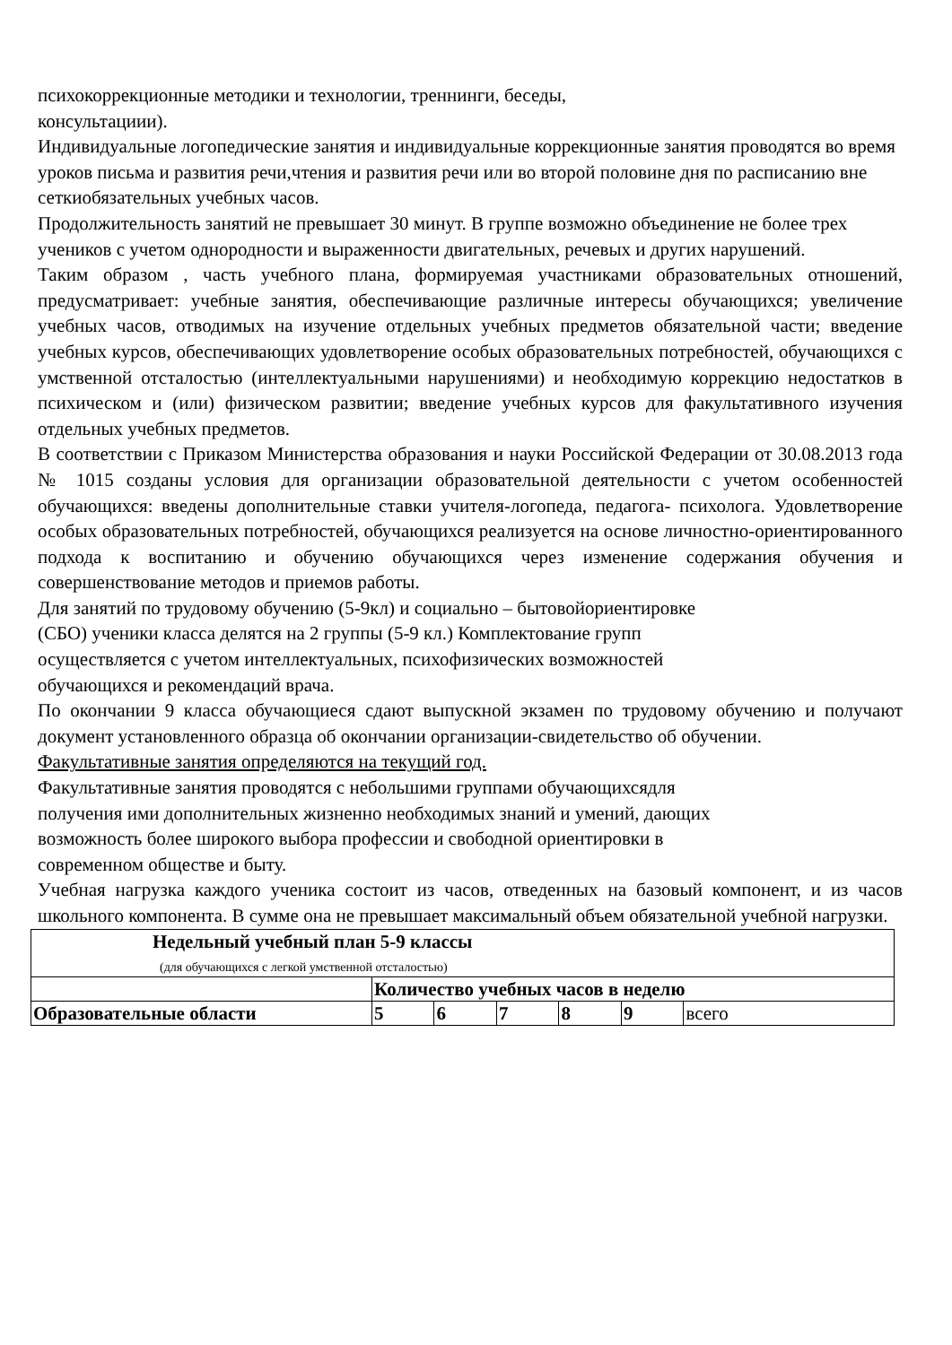психокоррекционные методики и технологии, треннинги, беседы,
консультациии).
Индивидуальные логопедические занятия и индивидуальные коррекционные занятия проводятся во время уроков письма и развития речи,чтения и развития речи или во второй половине дня по расписанию вне сеткиобязательных учебных часов.
Продолжительность занятий не превышает 30 минут. В группе возможно объединение не более трех учеников с учетом однородности и выраженности двигательных, речевых и других нарушений.
Таким образом , часть учебного плана, формируемая участниками образовательных отношений, предусматривает: учебные занятия, обеспечивающие различные интересы обучающихся; увеличение учебных часов, отводимых на изучение отдельных учебных предметов обязательной части; введение учебных курсов, обеспечивающих удовлетворение особых образовательных потребностей, обучающихся с умственной отсталостью (интеллектуальными нарушениями) и необходимую коррекцию недостатков в психическом и (или) физическом развитии; введение учебных курсов для факультативного изучения отдельных учебных предметов.
В соответствии с Приказом Министерства образования и науки Российской Федерации от 30.08.2013 года № 1015 созданы условия для организации образовательной деятельности с учетом особенностей обучающихся: введены дополнительные ставки учителя-логопеда, педагога- психолога. Удовлетворение особых образовательных потребностей, обучающихся реализуется на основе личностно-ориентированного подхода к воспитанию и обучению обучающихся через изменение содержания обучения и совершенствование методов и приемов работы.
Для занятий по трудовому обучению (5-9кл) и социально – бытовойориентировке
(СБО) ученики класса делятся на 2 группы (5-9 кл.) Комплектование групп
осуществляется с учетом интеллектуальных, психофизических возможностей
обучающихся и рекомендаций врача.
По окончании 9 класса обучающиеся сдают выпускной экзамен по трудовому обучению и получают документ установленного образца об окончании организации-свидетельство об обучении.
Факультативные занятия определяются на текущий год.
Факультативные занятия проводятся с небольшими группами обучающихсядля
получения ими дополнительных жизненно необходимых знаний и умений, дающих
возможность более широкого выбора профессии и свободной ориентировки в
современном обществе и быту.
Учебная нагрузка каждого ученика состоит из часов, отведенных на базовый компонент, и из часов школьного компонента. В сумме она не превышает максимальный объем обязательной учебной нагрузки.
| Недельный учебный план 5-9 классы (для обучающихся с легкой умственной отсталостью) | | | | | | |
| | Количество учебных часов в неделю | | | | | |
| Образовательные области | 5 | 6 | 7 | 8 | 9 | всего |